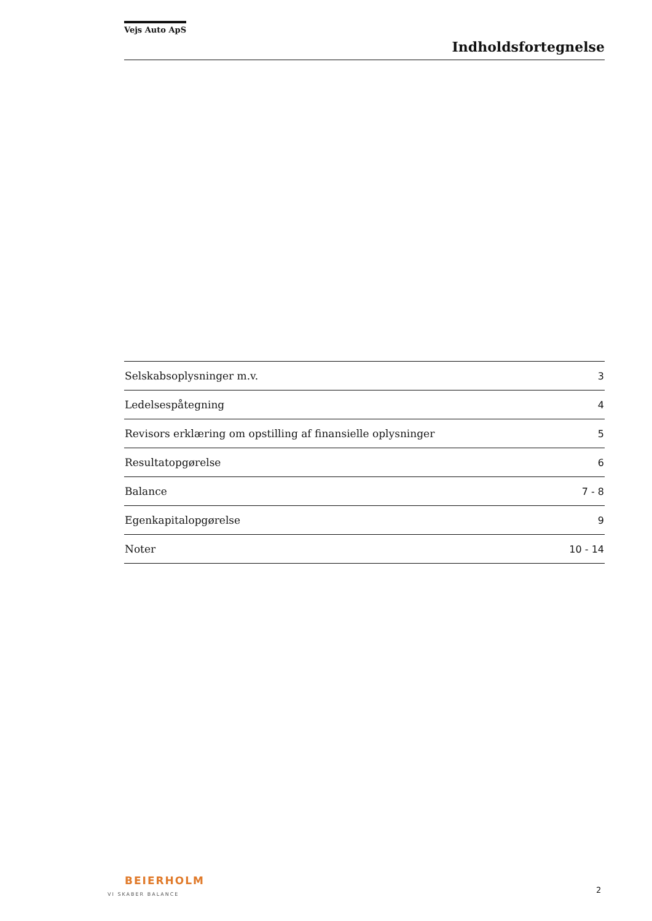Vejs Auto ApS
Indholdsfortegnelse
| Selskabsoplysninger m.v. | 3 |
| Ledelsespåtegning | 4 |
| Revisors erklæring om opstilling af finansielle oplysninger | 5 |
| Resultatopgørelse | 6 |
| Balance | 7 - 8 |
| Egenkapitalopgørelse | 9 |
| Noter | 10 - 14 |
BEIERHOLM
VI SKABER BALANCE
2